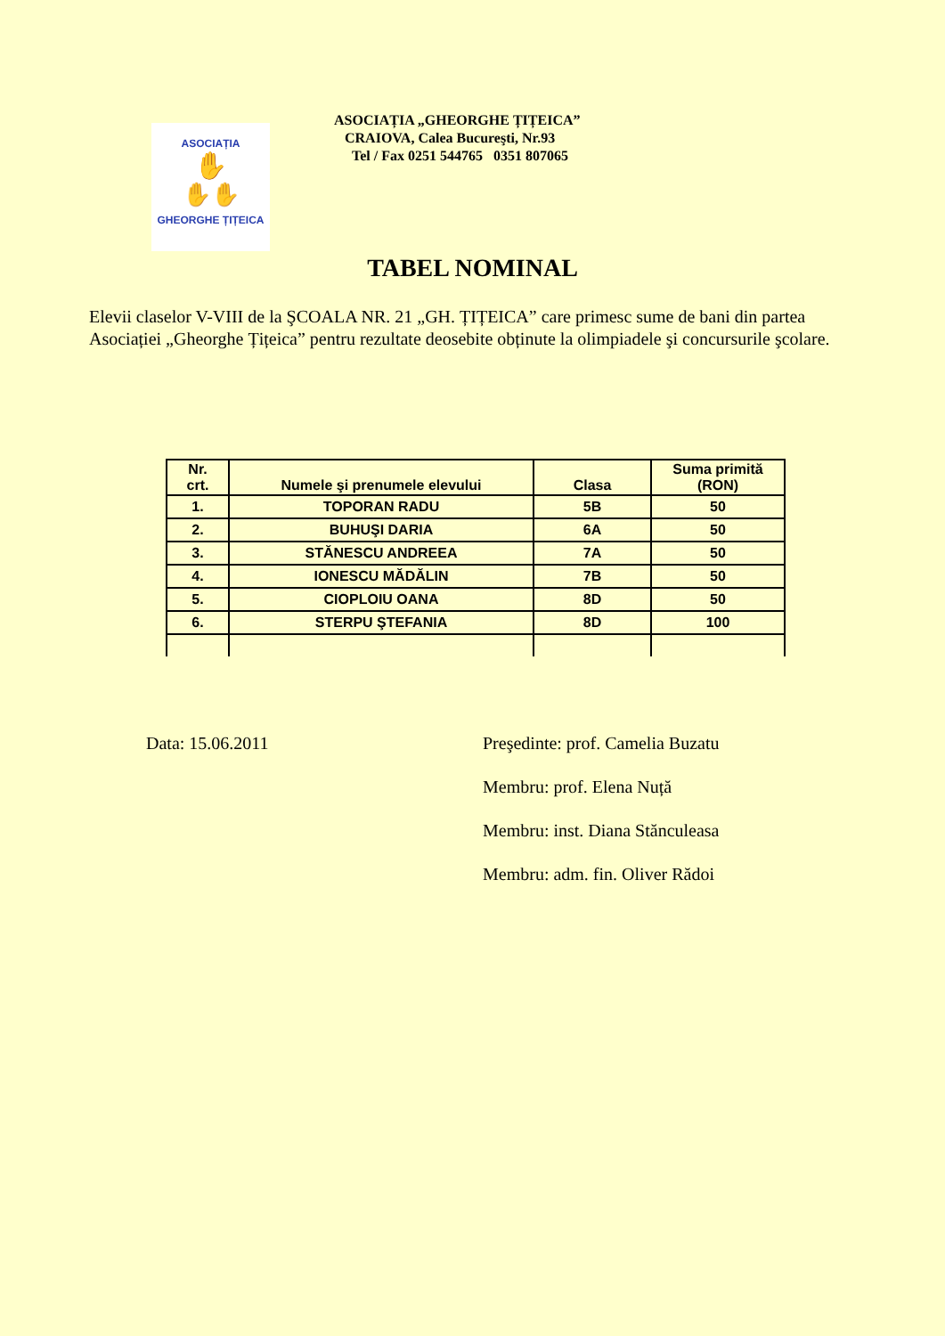ASOCIAȚIA
✋
✋✋
GHEORGHE ȚIȚEICA
ASOCIAȚIA „GHEORGHE ȚIȚEICA”
CRAIOVA, Calea Bucureşti, Nr.93
Tel / Fax 0251 544765 0351 807065
TABEL NOMINAL
Elevii claselor V-VIII de la ŞCOALA NR. 21 „GH. ȚIȚEICA” care primesc sume de bani din partea Asociației „Gheorghe Țițeica” pentru rezultate deosebite obținute la olimpiadele şi concursurile şcolare.
| Nr. crt. | Numele şi prenumele elevului | Clasa | Suma primită (RON) |
| --- | --- | --- | --- |
| 1. | TOPORAN RADU | 5B | 50 |
| 2. | BUHUŞI DARIA | 6A | 50 |
| 3. | STĂNESCU ANDREEA | 7A | 50 |
| 4. | IONESCU MĂDĂLIN | 7B | 50 |
| 5. | CIOPLOIU OANA | 8D | 50 |
| 6. | STERPU ŞTEFANIA | 8D | 100 |
Data: 15.06.2011
Preşedinte: prof. Camelia Buzatu
Membru: prof. Elena Nuță
Membru: inst. Diana Stănculeasa
Membru: adm. fin. Oliver Rădoi